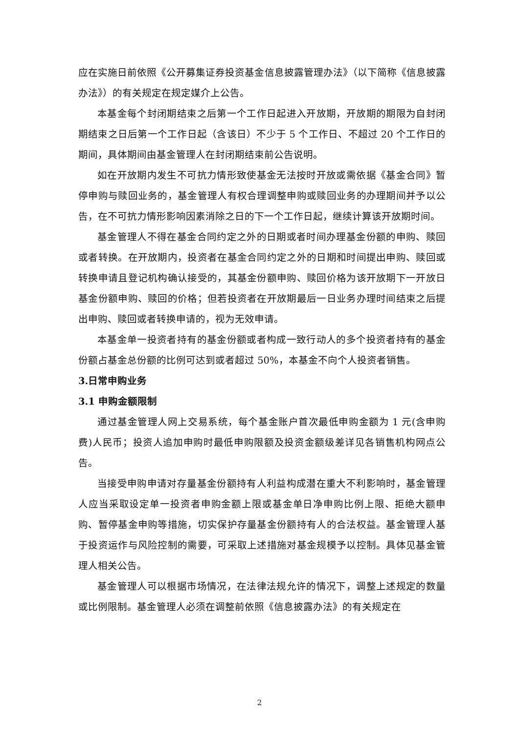应在实施日前依照《公开募集证券投资基金信息披露管理办法》（以下简称《信息披露办法》）的有关规定在规定媒介上公告。
本基金每个封闭期结束之后第一个工作日起进入开放期，开放期的期限为自封闭期结束之日后第一个工作日起（含该日）不少于 5 个工作日、不超过 20 个工作日的期间，具体期间由基金管理人在封闭期结束前公告说明。
如在开放期内发生不可抗力情形致使基金无法按时开放或需依据《基金合同》暂停申购与赎回业务的，基金管理人有权合理调整申购或赎回业务的办理期间并予以公告，在不可抗力情形影响因素消除之日的下一个工作日起，继续计算该开放期时间。
基金管理人不得在基金合同约定之外的日期或者时间办理基金份额的申购、赎回或者转换。在开放期内，投资者在基金合同约定之外的日期和时间提出申购、赎回或转换申请且登记机构确认接受的，其基金份额申购、赎回价格为该开放期下一开放日基金份额申购、赎回的价格；但若投资者在开放期最后一日业务办理时间结束之后提出申购、赎回或者转换申请的，视为无效申请。
本基金单一投资者持有的基金份额或者构成一致行动人的多个投资者持有的基金份额占基金总份额的比例可达到或者超过 50%，本基金不向个人投资者销售。
3.日常申购业务
3.1 申购金额限制
通过基金管理人网上交易系统，每个基金账户首次最低申购金额为 1 元(含申购费)人民币；投资人追加申购时最低申购限额及投资金额级差详见各销售机构网点公告。
当接受申购申请对存量基金份额持有人利益构成潜在重大不利影响时，基金管理人应当采取设定单一投资者申购金额上限或基金单日净申购比例上限、拒绝大额申购、暂停基金申购等措施，切实保护存量基金份额持有人的合法权益。基金管理人基于投资运作与风险控制的需要，可采取上述措施对基金规模予以控制。具体见基金管理人相关公告。
基金管理人可以根据市场情况，在法律法规允许的情况下，调整上述规定的数量或比例限制。基金管理人必须在调整前依照《信息披露办法》的有关规定在
2